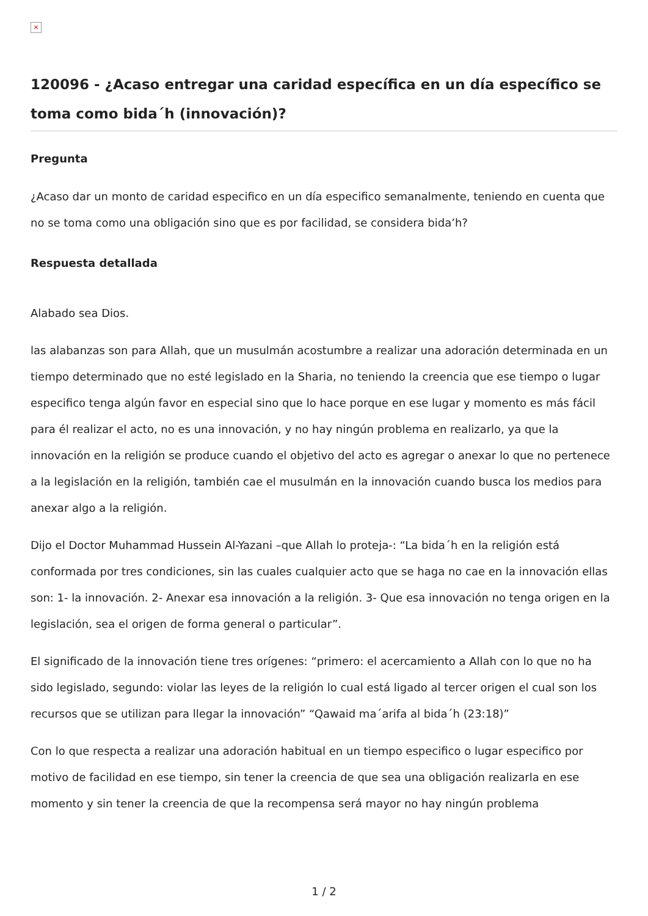×
120096 - ¿Acaso entregar una caridad específica en un día específico se toma como bida´h (innovación)?
Pregunta
¿Acaso dar un monto de caridad especifico en un día especifico semanalmente, teniendo en cuenta que no se toma como una obligación sino que es por facilidad, se considera bida’h?
Respuesta detallada
Alabado sea Dios.
las alabanzas son para Allah, que un musulmán acostumbre a realizar una adoración determinada en un tiempo determinado que no esté legislado en la Sharia, no teniendo la creencia que ese tiempo o lugar especifico tenga algún favor en especial sino que lo hace porque en ese lugar y momento es más fácil para él realizar el acto, no es una innovación, y no hay ningún problema en realizarlo, ya que la innovación en la religión se produce cuando el objetivo del acto es agregar o anexar lo que no pertenece a la legislación en la religión, también cae el musulmán en la innovación cuando busca los medios para anexar algo a la religión.
Dijo el Doctor Muhammad Hussein Al-Yazani –que Allah lo proteja-: “La bida´h en la religión está conformada por tres condiciones, sin las cuales cualquier acto que se haga no cae en la innovación ellas son: 1- la innovación. 2- Anexar esa innovación a la religión. 3- Que esa innovación no tenga origen en la legislación, sea el origen de forma general o particular”.
El significado de la innovación tiene tres orígenes: “primero: el acercamiento a Allah con lo que no ha sido legislado, segundo: violar las leyes de la religión lo cual está ligado al tercer origen el cual son los recursos que se utilizan para llegar la innovación” “Qawaid ma´arifa al bida´h (23:18)”
Con lo que respecta a realizar una adoración habitual en un tiempo especifico o lugar especifico por motivo de facilidad en ese tiempo, sin tener la creencia de que sea una obligación realizarla en ese momento y sin tener la creencia de que la recompensa será mayor no hay ningún problema
1 / 2